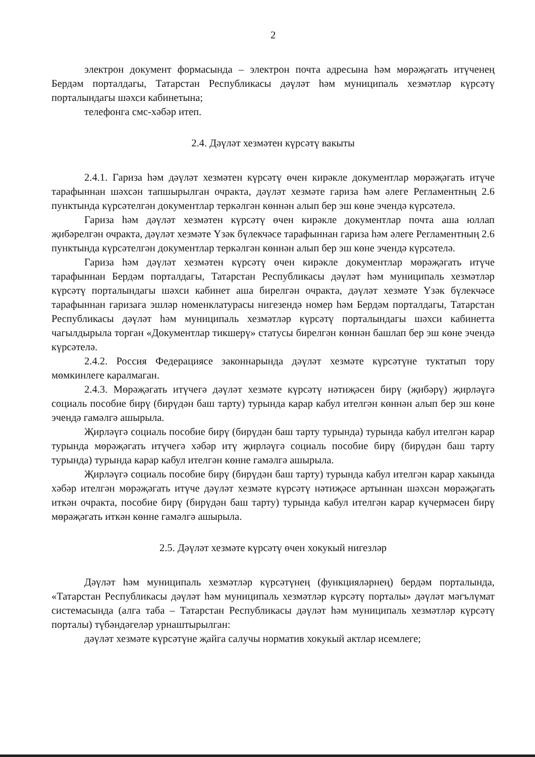2
электрон документ формасында – электрон почта адресына һәм мөрәҗәгать итүченең Бердәм порталдагы, Татарстан Республикасы дәүләт һәм муниципаль хезмәтләр күрсәтү порталындагы шәхси кабинетына;
телефонга смс-хәбәр итеп.
2.4. Дәүләт хезмәтен күрсәтү вакыты
2.4.1. Гариза һәм дәүләт хезмәтен күрсәтү өчен кирәкле документлар мөрәҗәгать итүче тарафыннан шәхсән тапшырылган очракта, дәүләт хезмәте гариза һәм әлеге Регламентның 2.6 пунктында күрсәтелгән документлар теркәлгән көннән алып бер эш көне эчендә күрсәтелә.
Гариза һәм дәүләт хезмәтен күрсәтү өчен кирәкле документлар почта аша юллап җибәрелгән очракта, дәүләт хезмәте Үзәк бүлекчәсе тарафыннан гариза һәм әлеге Регламентның 2.6 пунктында күрсәтелгән документлар теркәлгән көннән алып бер эш көне эчендә күрсәтелә.
Гариза һәм дәүләт хезмәтен күрсәтү өчен кирәкле документлар мөрәҗәгать итүче тарафыннан Бердәм порталдагы, Татарстан Республикасы дәүләт һәм муниципаль хезмәтләр күрсәтү порталындагы шәхси кабинет аша бирелгән очракта, дәүләт хезмәте Үзәк бүлекчәсе тарафыннан гаризага эшләр номенклатурасы нигезендә номер һәм Бердәм порталдагы, Татарстан Республикасы дәүләт һәм муниципаль хезмәтләр күрсәтү порталындагы шәхси кабинетта чагылдырыла торган «Документлар тикшерү» статусы бирелгән көннән башлап бер эш көне эчендә күрсәтелә.
2.4.2. Россия Федерациясе законнарында дәүләт хезмәте күрсәтүне туктатып тору мөмкинлеге каралмаган.
2.4.3. Мөрәҗәгать итүчегә дәүләт хезмәте күрсәтү нәтиҗәсен бирү (җибәрү) җирләүгә социаль пособие бирү (бирүдән баш тарту) турында карар кабул ителгән көннән алып бер эш көне эчендә гамәлгә ашырыла.
Җирләүгә социаль пособие бирү (бирүдән баш тарту турында) турында кабул ителгән карар турында мөрәҗәгать итүчегә хәбәр итү җирләүгә социаль пособие бирү (бирүдән баш тарту турында) турында карар кабул ителгән көнне гамәлгә ашырыла.
Җирләүгә социаль пособие бирү (бирүдән баш тарту) турында кабул ителгән карар хакында хәбәр ителгән мөрәҗәгать итүче дәүләт хезмәте күрсәтү нәтиҗәсе артыннан шәхсән мөрәҗәгать иткән очракта, пособие бирү (бирүдән баш тарту) турында кабул ителгән карар күчермәсен бирү мөрәҗәгать иткән көнне гамәлгә ашырыла.
2.5. Дәүләт хезмәте күрсәтү өчен хокукый нигезләр
Дәүләт һәм муниципаль хезмәтләр күрсәтүнең (функцияләрнең) бердәм порталында, «Татарстан Республикасы дәүләт һәм муниципаль хезмәтләр күрсәтү порталы» дәүләт мәгълүмат системасында (алга таба – Татарстан Республикасы дәүләт һәм муниципаль хезмәтләр күрсәтү порталы) түбәндәгеләр урнаштырылган:
дәүләт хезмәте күрсәтүне җайга салучы норматив хокукый актлар исемлеге;